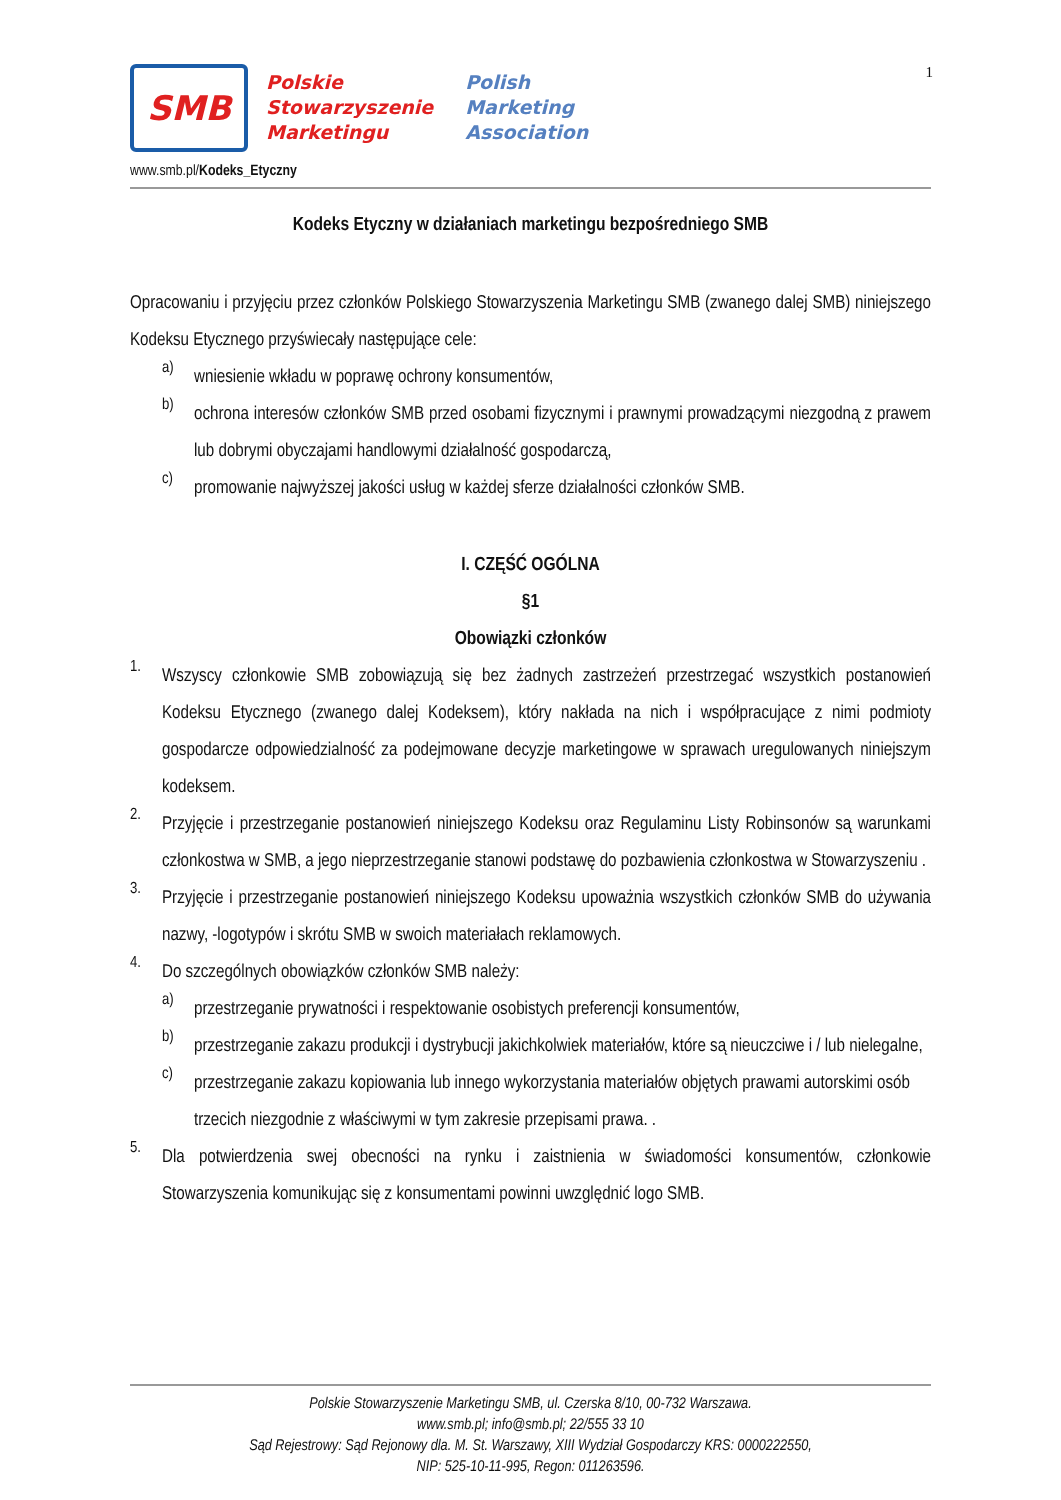1
SMB
Polskie
Stowarzyszenie
Marketingu
Polish
Marketing
Association
www.smb.pl/Kodeks_Etyczny
Kodeks Etyczny w działaniach marketingu bezpośredniego SMB
Opracowaniu i przyjęciu przez członków Polskiego Stowarzyszenia Marketingu SMB (zwanego dalej SMB) niniejszego Kodeksu Etycznego przyświecały następujące cele:
a)
wniesienie wkładu w poprawę ochrony konsumentów,
b)
ochrona interesów członków SMB przed osobami fizycznymi i prawnymi prowadzącymi niezgodną z prawem lub dobrymi obyczajami handlowymi działalność gospodarczą,
c)
promowanie najwyższej jakości usług w każdej sferze działalności członków SMB.
I. CZĘŚĆ OGÓLNA
§1
Obowiązki członków
1.
Wszyscy członkowie SMB zobowiązują się bez żadnych zastrzeżeń przestrzegać wszystkich postanowień Kodeksu Etycznego (zwanego dalej Kodeksem), który nakłada na nich i współpracujące z nimi podmioty gospodarcze odpowiedzialność za podejmowane decyzje marketingowe w sprawach uregulowanych niniejszym kodeksem.
2.
Przyjęcie i przestrzeganie postanowień niniejszego Kodeksu oraz Regulaminu Listy Robinsonów są warunkami członkostwa w SMB, a jego nieprzestrzeganie stanowi podstawę do pozbawienia członkostwa w Stowarzyszeniu .
3.
Przyjęcie i przestrzeganie postanowień niniejszego Kodeksu upoważnia wszystkich członków SMB do używania nazwy, -logotypów i skrótu SMB w swoich materiałach reklamowych.
4.
Do szczególnych obowiązków członków SMB należy:
a)
przestrzeganie prywatności i respektowanie osobistych preferencji konsumentów,
b)
przestrzeganie zakazu produkcji i dystrybucji jakichkolwiek materiałów, które są nieuczciwe i / lub nielegalne,
c)
przestrzeganie zakazu kopiowania lub innego wykorzystania materiałów objętych prawami autorskimi osób trzecich niezgodnie z właściwymi w tym zakresie przepisami prawa. .
5.
Dla potwierdzenia swej obecności na rynku i zaistnienia w świadomości konsumentów, członkowie Stowarzyszenia komunikując się z konsumentami powinni uwzględnić logo SMB.
Polskie Stowarzyszenie Marketingu SMB, ul. Czerska 8/10, 00-732 Warszawa.
www.smb.pl; info@smb.pl; 22/555 33 10
Sąd Rejestrowy: Sąd Rejonowy dla. M. St. Warszawy, XIII Wydział Gospodarczy KRS: 0000222550,
NIP: 525-10-11-995, Regon: 011263596.